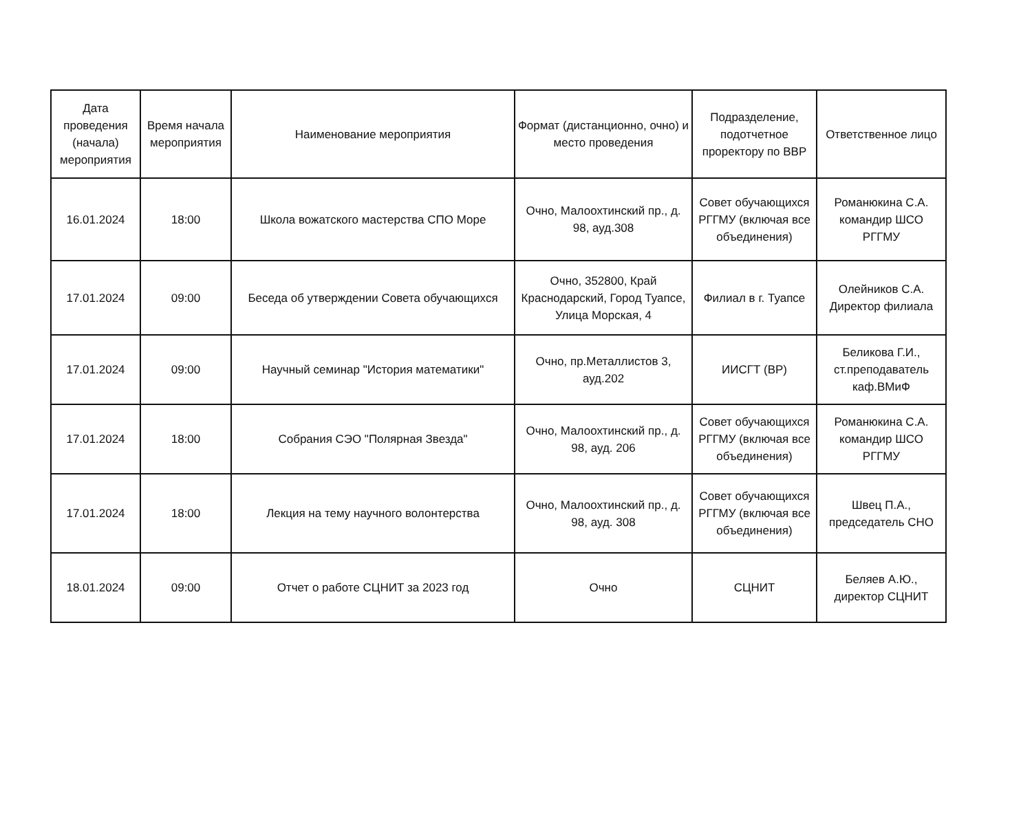| Дата проведения (начала) мероприятия | Время начала мероприятия | Наименование мероприятия | Формат (дистанционно, очно) и место проведения | Подразделение, подотчетное проректору по ВВР | Ответственное лицо |
| --- | --- | --- | --- | --- | --- |
| 16.01.2024 | 18:00 | Школа вожатского мастерства СПО Море | Очно, Малоохтинский пр., д. 98, ауд.308 | Совет обучающихся РГГМУ (включая все объединения) | Романюкина С.А. командир ШСО РГГМУ |
| 17.01.2024 | 09:00 | Беседа об утверждении Совета обучающихся | Очно, 352800, Край Краснодарский, Город Туапсе, Улица Морская, 4 | Филиал в г. Туапсе | Олейников С.А. Директор филиала |
| 17.01.2024 | 09:00 | Научный семинар "История математики" | Очно, пр.Металлистов 3, ауд.202 | ИИСГТ (ВР) | Беликова Г.И., ст.преподаватель каф.ВМиФ |
| 17.01.2024 | 18:00 | Собрания СЭО "Полярная Звезда" | Очно, Малоохтинский пр., д. 98, ауд. 206 | Совет обучающихся РГГМУ (включая все объединения) | Романюкина С.А. командир ШСО РГГМУ |
| 17.01.2024 | 18:00 | Лекция на тему научного волонтерства | Очно, Малоохтинский пр., д. 98, ауд. 308 | Совет обучающихся РГГМУ (включая все объединения) | Швец П.А., председатель СНО |
| 18.01.2024 | 09:00 | Отчет о работе СЦНИТ за 2023 год | Очно | СЦНИТ | Беляев А.Ю., директор СЦНИТ |